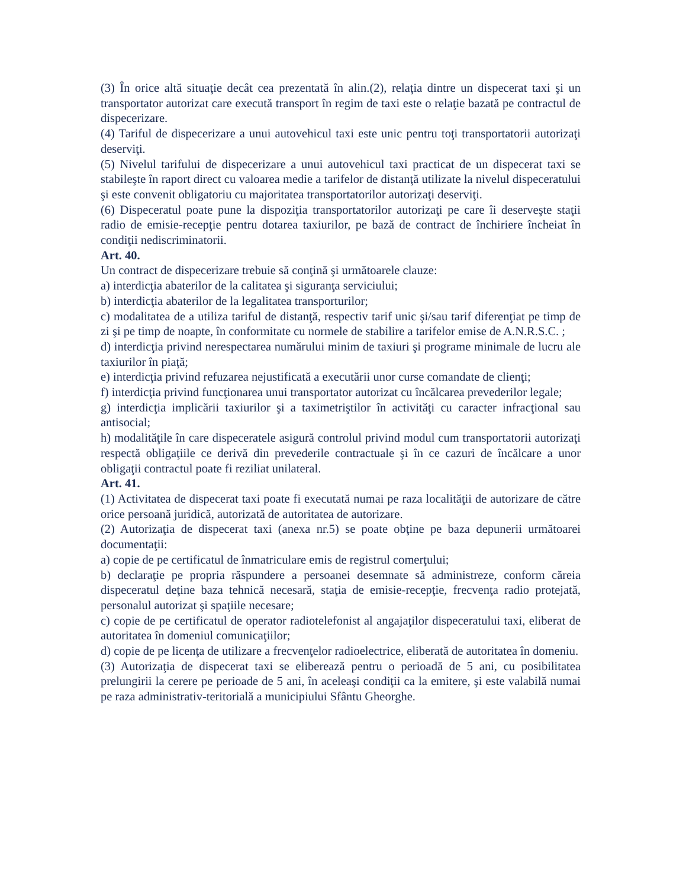(3) În orice altă situaţie decât cea prezentată în alin.(2), relaţia dintre un dispecerat taxi şi un transportator autorizat care execută transport în regim de taxi este o relaţie bazată pe contractul de dispecerizare.
(4) Tariful de dispecerizare a unui autovehicul taxi este unic pentru toţi transportatorii autorizaţi deserviţi.
(5) Nivelul tarifului de dispecerizare a unui autovehicul taxi practicat de un dispecerat taxi se stabileşte în raport direct cu valoarea medie a tarifelor de distanţă utilizate la nivelul dispeceratului şi este convenit obligatoriu cu majoritatea transportatorilor autorizaţi deserviţi.
(6) Dispeceratul poate pune la dispoziţia transportatorilor autorizaţi pe care îi deserveşte staţii radio de emisie-recepţie pentru dotarea taxiurilor, pe bază de contract de închiriere încheiat în condiţii nediscriminatorii.
Art. 40.
Un contract de dispecerizare trebuie să conţină şi următoarele clauze:
a) interdicţia abaterilor de la calitatea şi siguranţa serviciului;
b) interdicţia abaterilor de la legalitatea transporturilor;
c) modalitatea de a utiliza tariful de distanţă, respectiv tarif unic şi/sau tarif diferenţiat pe timp de zi şi pe timp de noapte, în conformitate cu normele de stabilire a tarifelor emise de A.N.R.S.C. ;
d) interdicţia privind nerespectarea numărului minim de taxiuri şi programe minimale de lucru ale taxiurilor în piaţă;
e) interdicţia privind refuzarea nejustificată a executării unor curse comandate de clienţi;
f) interdicţia privind funcţionarea unui transportator autorizat cu încălcarea prevederilor legale;
g) interdicţia implicării taxiurilor şi a taximetriştilor în activităţi cu caracter infracţional sau antisocial;
h) modalităţile în care dispeceratele asigură controlul privind modul cum transportatorii autorizaţi respectă obligaţiile ce derivă din prevederile contractuale şi în ce cazuri de încălcare a unor obligaţii contractul poate fi reziliat unilateral.
Art. 41.
(1) Activitatea de dispecerat taxi poate fi executată numai pe raza localităţii de autorizare de către orice persoană juridică, autorizată de autoritatea de autorizare.
(2) Autorizaţia de dispecerat taxi (anexa nr.5) se poate obţine pe baza depunerii următoarei documentaţii:
a) copie de pe certificatul de înmatriculare emis de registrul comerţului;
b) declaraţie pe propria răspundere a persoanei desemnate să administreze, conform căreia dispeceratul deţine baza tehnică necesară, staţia de emisie-recepţie, frecvenţa radio protejată, personalul autorizat şi spaţiile necesare;
c) copie de pe certificatul de operator radiotelefonist al angajaţilor dispeceratului taxi, eliberat de autoritatea în domeniul comunicaţiilor;
d) copie de pe licenţa de utilizare a frecvenţelor radioelectrice, eliberată de autoritatea în domeniu.
(3) Autorizaţia de dispecerat taxi se eliberează pentru o perioadă de 5 ani, cu posibilitatea prelungirii la cerere pe perioade de 5 ani, în aceleaşi condiţii ca la emitere, şi este valabilă numai pe raza administrativ-teritorială a municipiului Sfântu Gheorghe.